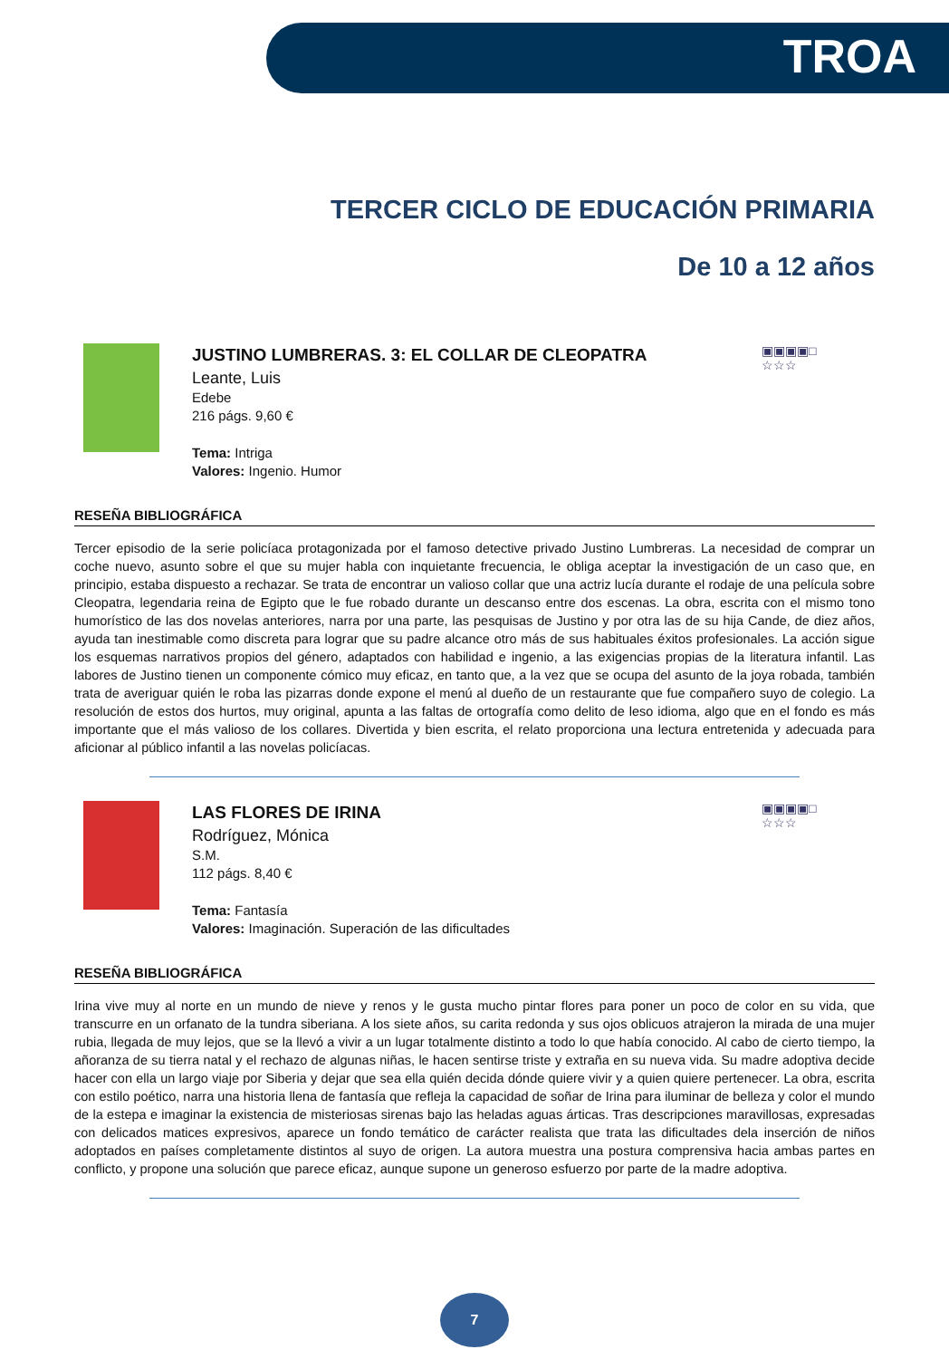TROA
TERCER CICLO DE EDUCACIÓN PRIMARIA
De 10 a 12 años
JUSTINO LUMBRERAS. 3: EL COLLAR DE CLEOPATRA
Leante, Luis
Edebe
216 págs. 9,60 €
Tema: Intriga
Valores: Ingenio. Humor
▣▣▣▣□
☆☆☆
RESEÑA BIBLIOGRÁFICA
Tercer episodio de la serie policíaca protagonizada por el famoso detective privado Justino Lumbreras. La necesidad de comprar un coche nuevo, asunto sobre el que su mujer habla con inquietante frecuencia, le obliga aceptar la investigación de un caso que, en principio, estaba dispuesto a rechazar. Se trata de encontrar un valioso collar que una actriz lucía durante el rodaje de una película sobre Cleopatra, legendaria reina de Egipto que le fue robado durante un descanso entre dos escenas. La obra, escrita con el mismo tono humorístico de las dos novelas anteriores, narra por una parte, las pesquisas de Justino y por otra las de su hija Cande, de diez años, ayuda tan inestimable como discreta para lograr que su padre alcance otro más de sus habituales éxitos profesionales. La acción sigue los esquemas narrativos propios del género, adaptados con habilidad e ingenio, a las exigencias propias de la literatura infantil. Las labores de Justino tienen un componente cómico muy eficaz, en tanto que, a la vez que se ocupa del asunto de la joya robada, también trata de averiguar quién le roba las pizarras donde expone el menú al dueño de un restaurante que fue compañero suyo de colegio. La resolución de estos dos hurtos, muy original, apunta a las faltas de ortografía como delito de leso idioma, algo que en el fondo es más importante que el más valioso de los collares. Divertida y bien escrita, el relato proporciona una lectura entretenida y adecuada para aficionar al público infantil a las novelas policíacas.
LAS FLORES DE IRINA
Rodríguez, Mónica
S.M.
112 págs. 8,40 €
Tema: Fantasía
Valores: Imaginación. Superación de las dificultades
▣▣▣▣□
☆☆☆
RESEÑA BIBLIOGRÁFICA
Irina vive muy al norte en un mundo de nieve y renos y le gusta mucho pintar flores para poner un poco de color en su vida, que transcurre en un orfanato de la tundra siberiana. A los siete años, su carita redonda y sus ojos oblicuos atrajeron la mirada de una mujer rubia, llegada de muy lejos, que se la llevó a vivir a un lugar totalmente distinto a todo lo que había conocido. Al cabo de cierto tiempo, la añoranza de su tierra natal y el rechazo de algunas niñas, le hacen sentirse triste y extraña en su nueva vida. Su madre adoptiva decide hacer con ella un largo viaje por Siberia y dejar que sea ella quién decida dónde quiere vivir y a quien quiere pertenecer. La obra, escrita con estilo poético, narra una historia llena de fantasía que refleja la capacidad de soñar de Irina para iluminar de belleza y color el mundo de la estepa e imaginar la existencia de misteriosas sirenas bajo las heladas aguas árticas. Tras descripciones maravillosas, expresadas con delicados matices expresivos, aparece un fondo temático de carácter realista que trata las dificultades dela inserción de niños adoptados en países completamente distintos al suyo de origen. La autora muestra una postura comprensiva hacia ambas partes en conflicto, y propone una solución que parece eficaz, aunque supone un generoso esfuerzo por parte de la madre adoptiva.
7